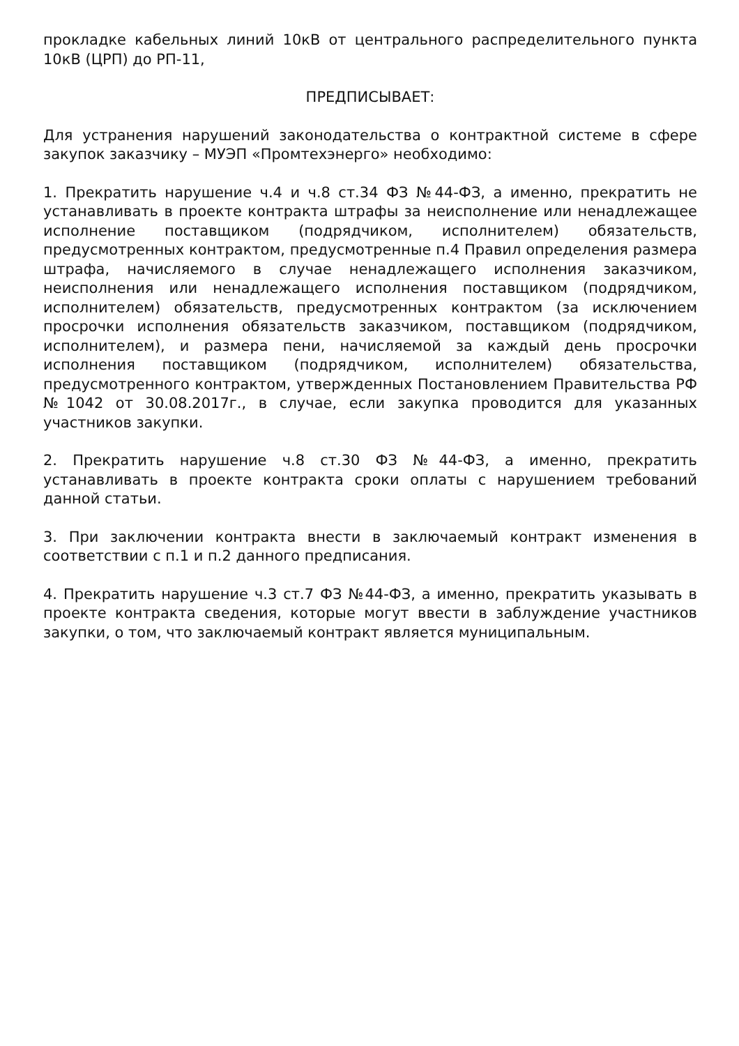прокладке кабельных линий 10кВ от центрального распределительного пункта 10кВ (ЦРП) до РП-11,
ПРЕДПИСЫВАЕТ:
Для устранения нарушений законодательства о контрактной системе в сфере закупок заказчику – МУЭП «Промтехэнерго» необходимо:
1. Прекратить нарушение ч.4 и ч.8 ст.34 ФЗ №44-ФЗ, а именно, прекратить не устанавливать в проекте контракта штрафы за неисполнение или ненадлежащее исполнение поставщиком (подрядчиком, исполнителем) обязательств, предусмотренных контрактом, предусмотренные п.4 Правил определения размера штрафа, начисляемого в случае ненадлежащего исполнения заказчиком, неисполнения или ненадлежащего исполнения поставщиком (подрядчиком, исполнителем) обязательств, предусмотренных контрактом (за исключением просрочки исполнения обязательств заказчиком, поставщиком (подрядчиком, исполнителем), и размера пени, начисляемой за каждый день просрочки исполнения поставщиком (подрядчиком, исполнителем) обязательства, предусмотренного контрактом, утвержденных Постановлением Правительства РФ №1042 от 30.08.2017г., в случае, если закупка проводится для указанных участников закупки.
2. Прекратить нарушение ч.8 ст.30 ФЗ №44-ФЗ, а именно, прекратить устанавливать в проекте контракта сроки оплаты с нарушением требований данной статьи.
3. При заключении контракта внести в заключаемый контракт изменения в соответствии с п.1 и п.2 данного предписания.
4. Прекратить нарушение ч.3 ст.7 ФЗ №44-ФЗ, а именно, прекратить указывать в проекте контракта сведения, которые могут ввести в заблуждение участников закупки, о том, что заключаемый контракт является муниципальным.